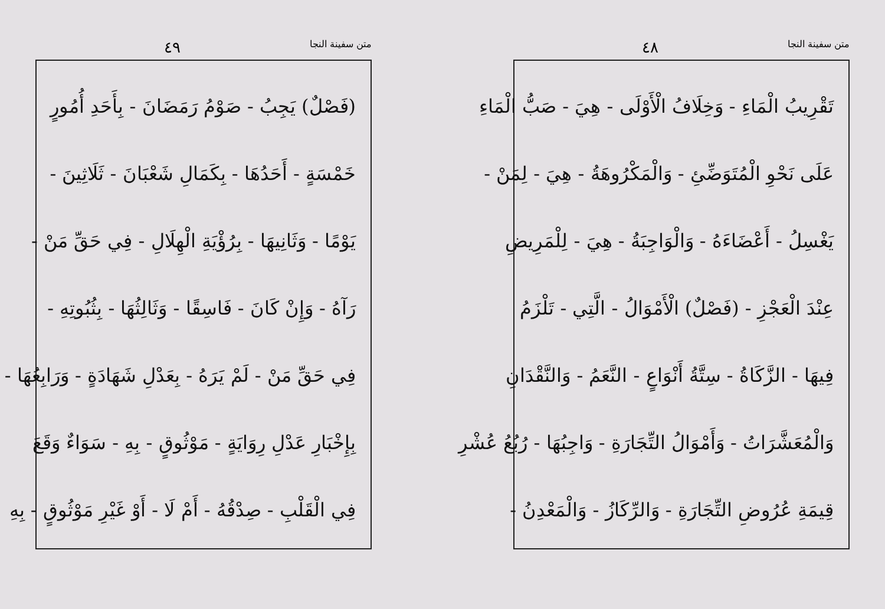متن سفينة النجا ٤٩
(فَصْلٌ) يَجِبُ - صَوْمُ رَمَضَانَ - بِأَحَدِ أُمُورٍ
خَمْسَةٍ - أَحَدُهَا - بِكَمَالِ شَعْبَانَ - ثَلَاثِينَ -
يَوْمًا - وَثَانِيهَا - بِرُؤْيَةِ الْهِلَالِ - فِي حَقِّ مَنْ -
رَآهُ - وَإِنْ كَانَ - فَاسِقًا - وَثَالِثُهَا - بِثُبُوتِهِ -
فِي حَقِّ مَنْ - لَمْ يَرَهُ - بِعَدْلِ شَهَادَةٍ - وَرَابِعُهَا -
بِإِخْبَارِ عَدْلِ رِوَايَةٍ - مَوْثُوقٍ - بِهِ - سَوَاءٌ وَقَعَ
فِي الْقَلْبِ - صِدْقُهُ - أَمْ لَا - أَوْ غَيْرِ مَوْثُوقٍ - بِهِ
متن سفينة النجا ٤٨
تَقْرِيبُ الْمَاءِ - وَخِلَافُ الْأَوْلَى - هِيَ - صَبُّ الْمَاءِ
عَلَى نَحْوِ الْمُتَوَضِّئِ - وَالْمَكْرُوهَةُ - هِيَ - لِمَنْ -
يَغْسِلُ - أَعْضَاءَهُ - وَالْوَاجِبَةُ - هِيَ - لِلْمَرِيضِ
عِنْدَ الْعَجْزِ - (فَصْلٌ) الْأَمْوَالُ - الَّتِي - تَلْزَمُ
فِيهَا - الزَّكَاةُ - سِتَّةُ أَنْوَاعٍ - النَّعَمُ - وَالنَّقْدَانِ
وَالْمُعَشَّرَاتُ - وَأَمْوَالُ التِّجَارَةِ - وَاجِبُهَا - رُبُعُ عُشْرِ
قِيمَةِ عُرُوضِ التِّجَارَةِ - وَالرِّكَازُ - وَالْمَعْدِنُ -